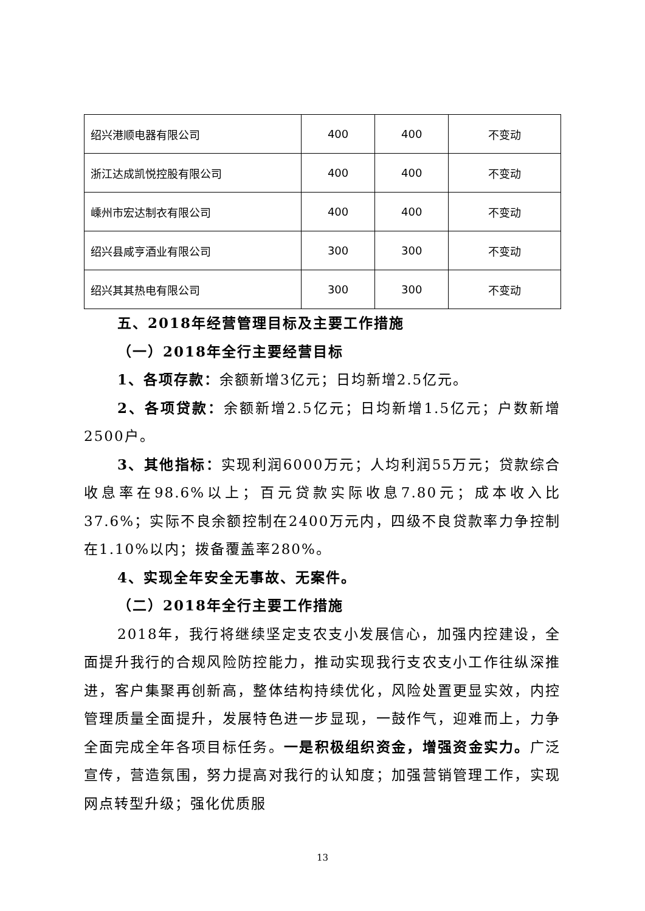| 绍兴港顺电器有限公司 | 400 | 400 | 不变动 |
| 浙江达成凯悦控股有限公司 | 400 | 400 | 不变动 |
| 嵊州市宏达制衣有限公司 | 400 | 400 | 不变动 |
| 绍兴县咸亨酒业有限公司 | 300 | 300 | 不变动 |
| 绍兴其其热电有限公司 | 300 | 300 | 不变动 |
五、2018年经营管理目标及主要工作措施
（一）2018年全行主要经营目标
1、各项存款：余额新增3亿元；日均新增2.5亿元。
2、各项贷款：余额新增2.5亿元；日均新增1.5亿元；户数新增2500户。
3、其他指标：实现利润6000万元；人均利润55万元；贷款综合收息率在98.6%以上；百元贷款实际收息7.80元；成本收入比37.6%；实际不良余额控制在2400万元内，四级不良贷款率力争控制在1.10%以内；拨备覆盖率280%。
4、实现全年安全无事故、无案件。
（二）2018年全行主要工作措施
2018年，我行将继续坚定支农支小发展信心，加强内控建设，全面提升我行的合规风险防控能力，推动实现我行支农支小工作往纵深推进，客户集聚再创新高，整体结构持续优化，风险处置更显实效，内控管理质量全面提升，发展特色进一步显现，一鼓作气，迎难而上，力争全面完成全年各项目标任务。一是积极组织资金，增强资金实力。广泛宣传，营造氛围，努力提高对我行的认知度；加强营销管理工作，实现网点转型升级；强化优质服
13